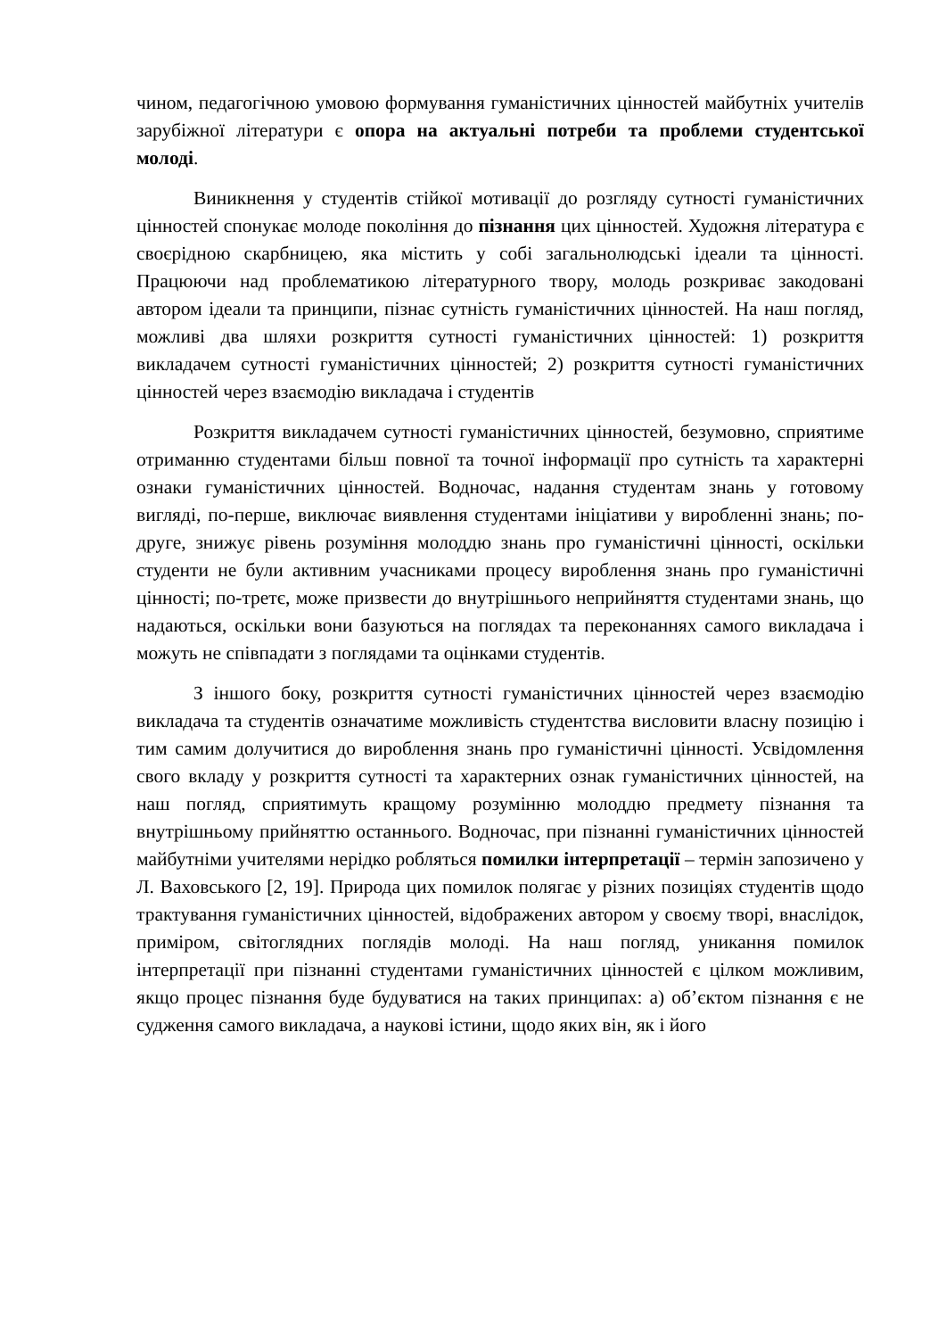чином, педагогічною умовою формування гуманістичних цінностей майбутніх учителів зарубіжної літератури є опора на актуальні потреби та проблеми студентської молоді.
Виникнення у студентів стійкої мотивації до розгляду сутності гуманістичних цінностей спонукає молоде покоління до пізнання цих цінностей. Художня література є своєрідною скарбницею, яка містить у собі загальнолюдські ідеали та цінності. Працюючи над проблематикою літературного твору, молодь розкриває закодовані автором ідеали та принципи, пізнає сутність гуманістичних цінностей. На наш погляд, можливі два шляхи розкриття сутності гуманістичних цінностей: 1) розкриття викладачем сутності гуманістичних цінностей; 2) розкриття сутності гуманістичних цінностей через взаємодію викладача і студентів
Розкриття викладачем сутності гуманістичних цінностей, безумовно, сприятиме отриманню студентами більш повної та точної інформації про сутність та характерні ознаки гуманістичних цінностей. Водночас, надання студентам знань у готовому вигляді, по-перше, виключає виявлення студентами ініціативи у виробленні знань; по-друге, знижує рівень розуміння молоддю знань про гуманістичні цінності, оскільки студенти не були активним учасниками процесу вироблення знань про гуманістичні цінності; по-третє, може призвести до внутрішнього неприйняття студентами знань, що надаються, оскільки вони базуються на поглядах та переконаннях самого викладача і можуть не співпадати з поглядами та оцінками студентів.
З іншого боку, розкриття сутності гуманістичних цінностей через взаємодію викладача та студентів означатиме можливість студентства висловити власну позицію і тим самим долучитися до вироблення знань про гуманістичні цінності. Усвідомлення свого вкладу у розкриття сутності та характерних ознак гуманістичних цінностей, на наш погляд, сприятимуть кращому розумінню молоддю предмету пізнання та внутрішньому прийняттю останнього. Водночас, при пізнанні гуманістичних цінностей майбутніми учителями нерідко робляться помилки інтерпретації – термін запозичено у Л. Ваховського [2, 19]. Природа цих помилок полягає у різних позиціях студентів щодо трактування гуманістичних цінностей, відображених автором у своєму творі, внаслідок, приміром, світоглядних поглядів молоді. На наш погляд, уникання помилок інтерпретації при пізнанні студентами гуманістичних цінностей є цілком можливим, якщо процес пізнання буде будуватися на таких принципах: а) об’єктом пізнання є не судження самого викладача, а наукові істини, щодо яких він, як і його